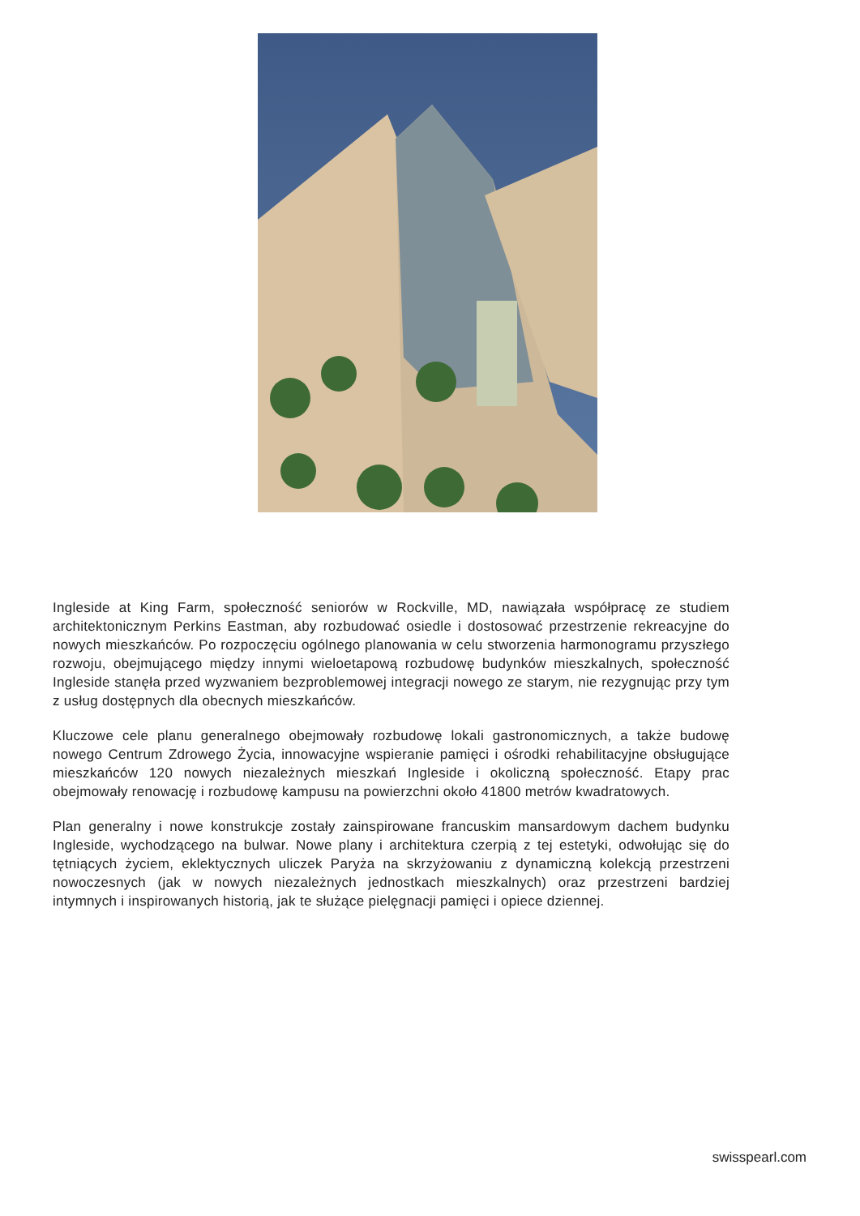Ingleside at King Farm, społeczność seniorów w Rockville, MD, nawiązała współpracę ze studiem architektonicznym Perkins Eastman, aby rozbudować osiedle i dostosować przestrzenie rekreacyjne do nowych mieszkańców. Po rozpoczęciu ogólnego planowania w celu stworzenia harmonogramu przyszłego rozwoju, obejmującego między innymi wieloetapową rozbudowę budynków mieszkalnych, społeczność Ingleside stanęła przed wyzwaniem bezproblemowej integracji nowego ze starym, nie rezygnując przy tym z usług dostępnych dla obecnych mieszkańców.
Kluczowe cele planu generalnego obejmowały rozbudowę lokali gastronomicznych, a także budowę nowego Centrum Zdrowego Życia, innowacyjne wspieranie pamięci i ośrodki rehabilitacyjne obsługujące mieszkańców 120 nowych niezależnych mieszkań Ingleside i okoliczną społeczność. Etapy prac obejmowały renowację i rozbudowę kampusu na powierzchni około 41800 metrów kwadratowych.
Plan generalny i nowe konstrukcje zostały zainspirowane francuskim mansardowym dachem budynku Ingleside, wychodzącego na bulwar. Nowe plany i architektura czerpią z tej estetyki, odwołując się do tętniących życiem, eklektycznych uliczek Paryża na skrzyżowaniu z dynamiczną kolekcją przestrzeni nowoczesnych (jak w nowych niezależnych jednostkach mieszkalnych) oraz przestrzeni bardziej intymnych i inspirowanych historią, jak te służące pielęgnacji pamięci i opiece dziennej.
swisspearl.com